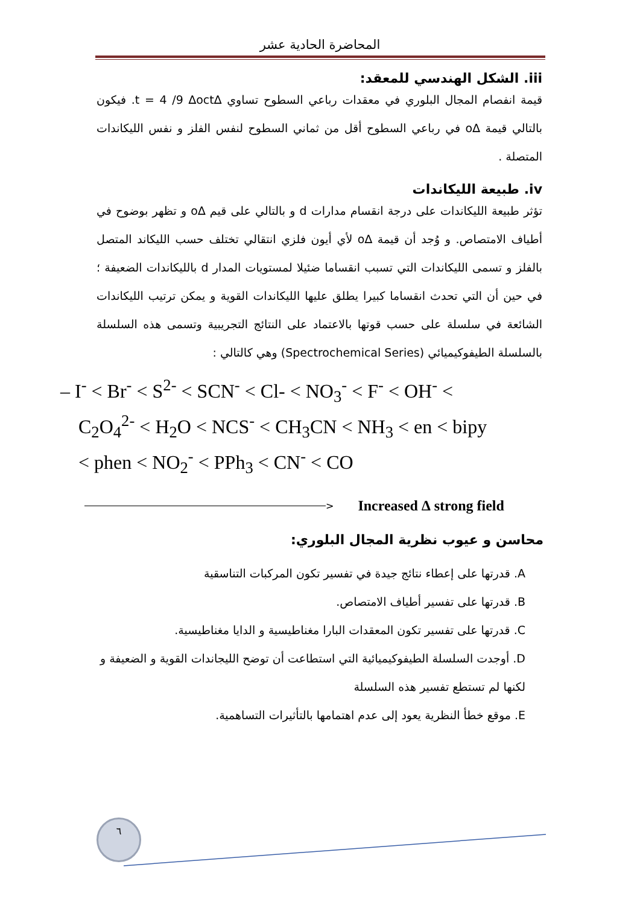المحاضرة الحادية عشر
iii. الشكل الهندسي للمعقد:
قيمة انفصام المجال البلوري في معقدات رباعي السطوح تساوي ∆t = 4 /9 ∆oct. فيكون بالتالي قيمة ∆o في رباعي السطوح أقل من ثماني السطوح لنفس الفلز و نفس الليكاندات المتصلة .
iv. طبيعة الليكاندات
تؤثر طبيعة الليكاندات على درجة انقسام مدارات d و بالتالي على قيم ∆o و تظهر بوضوح في أطياف الامتصاص. و وُجد أن قيمة ∆o لأي أيون فلزي انتقالي تختلف حسب الليكاند المتصل بالفلز و تسمى الليكاندات التي تسبب انقساما ضئيلا لمستويات المدار d بالليكاندات الضعيفة ؛ في حين أن التي تحدث انقساما كبيرا يطلق عليها الليكاندات القوية و يمكن ترتيب الليكاندات الشائعة في سلسلة على حسب قوتها بالاعتماد على النتائج التجريبية وتسمى هذه السلسلة بالسلسلة الطيفوكيميائي (Spectrochemical Series) وهي كالتالي :
– I<sup>-</sup> < Br<sup>-</sup> < S<sup>2-</sup> < SCN<sup>-</sup> < Cl- < NO<sub>3</sub><sup>-</sup> < F<sup>-</sup> < OH<sup>-</sup> < C<sub>2</sub>O<sub>4</sub><sup>2-</sup> < H<sub>2</sub>O < NCS<sup>-</sup> < CH<sub>3</sub>CN < NH<sub>3</sub> < en < bipy < phen < NO<sub>2</sub><sup>-</sup> < PPh<sub>3</sub> < CN<sup>-</sup> < CO
> Increased ∆ strong field
محاسن و عيوب نظرية المجال البلوري:
A. قدرتها على إعطاء نتائج جيدة في تفسير تكون المركبات التناسقية
B. قدرتها على تفسير أطياف الامتصاص.
C. قدرتها على تفسير تكون المعقدات البارا مغناطيسية و الدايا مغناطيسية.
D. أوجدت السلسلة الطيفوكيميائية التي استطاعت أن توضح الليجاندات القوية و الضعيفة و لكنها لم تستطع تفسير هذه السلسلة
E. موقع خطأ النظرية يعود إلى عدم اهتمامها بالتأثيرات التساهمية.
٦